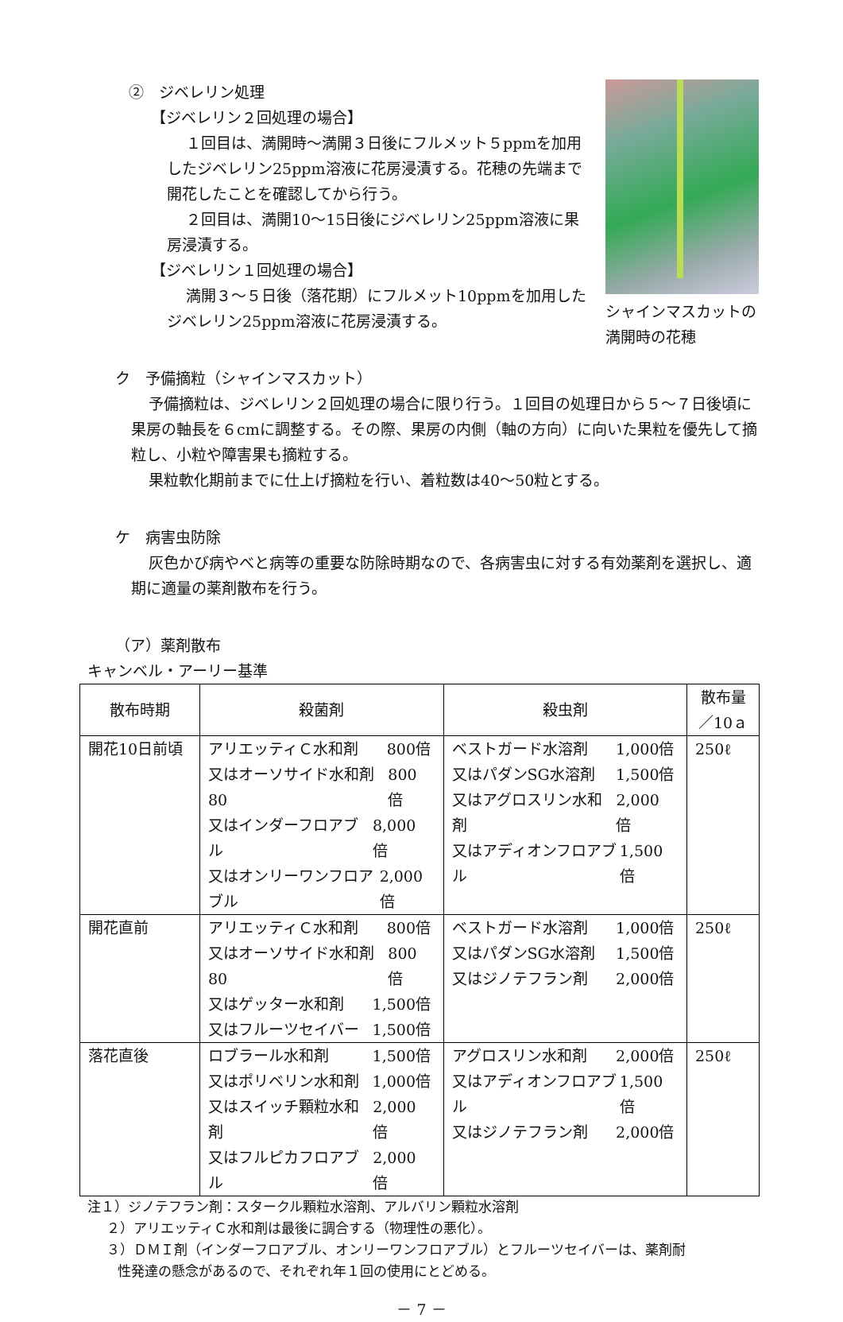②　ジベレリン処理
【ジベレリン２回処理の場合】
１回目は、満開時～満開３日後にフルメット５ppmを加用したジベレリン25ppm溶液に花房浸漬する。花穂の先端まで開花したことを確認してから行う。
２回目は、満開10～15日後にジベレリン25ppm溶液に果房浸漬する。
【ジベレリン１回処理の場合】
満開３～５日後（落花期）にフルメット10ppmを加用したジベレリン25ppm溶液に花房浸漬する。
シャインマスカットの満開時の花穂
ク　予備摘粒（シャインマスカット）
予備摘粒は、ジベレリン２回処理の場合に限り行う。１回目の処理日から５～７日後頃に果房の軸長を６cmに調整する。その際、果房の内側（軸の方向）に向いた果粒を優先して摘粒し、小粒や障害果も摘粒する。
果粒軟化期前までに仕上げ摘粒を行い、着粒数は40～50粒とする。
ケ　病害虫防除
灰色かび病やべと病等の重要な防除時期なので、各病害虫に対する有効薬剤を選択し、適期に適量の薬剤散布を行う。
（ア）薬剤散布
キャンベル・アーリー基準
| 散布時期 | 殺菌剤 | 殺虫剤 | 散布量／10ａ |
| --- | --- | --- | --- |
| 開花10日前頃 | アリエッティＣ水和剤 800倍 又はオーソサイド水和剤80 800倍 又はインダーフロアブル 8,000倍 又はオンリーワンフロアブル 2,000倍 | ベストガード水溶剤 1,000倍 又はパダンSG水溶剤 1,500倍 又はアグロスリン水和剤 2,000倍 又はアディオンフロアブル 1,500倍 | 250ℓ |
| 開花直前 | アリエッティＣ水和剤 800倍 又はオーソサイド水和剤80 800倍 又はゲッター水和剤 1,500倍 又はフルーツセイバー 1,500倍 | ベストガード水溶剤 1,000倍 又はパダンSG水溶剤 1,500倍 又はジノテフラン剤 2,000倍 | 250ℓ |
| 落花直後 | ロブラール水和剤 1,500倍 又はポリベリン水和剤 1,000倍 又はスイッチ顆粒水和剤 2,000倍 又はフルピカフロアブル 2,000倍 | アグロスリン水和剤 2,000倍 又はアディオンフロアブル 1,500倍 又はジノテフラン剤 2,000倍 | 250ℓ |
注１）ジノテフラン剤：スタークル顆粒水溶剤、アルバリン顆粒水溶剤
２）アリエッティＣ水和剤は最後に調合する（物理性の悪化）。
３）ＤＭＩ剤（インダーフロアブル、オンリーワンフロアブル）とフルーツセイバーは、薬剤耐
性発達の懸念があるので、それぞれ年１回の使用にとどめる。
－ 7 －